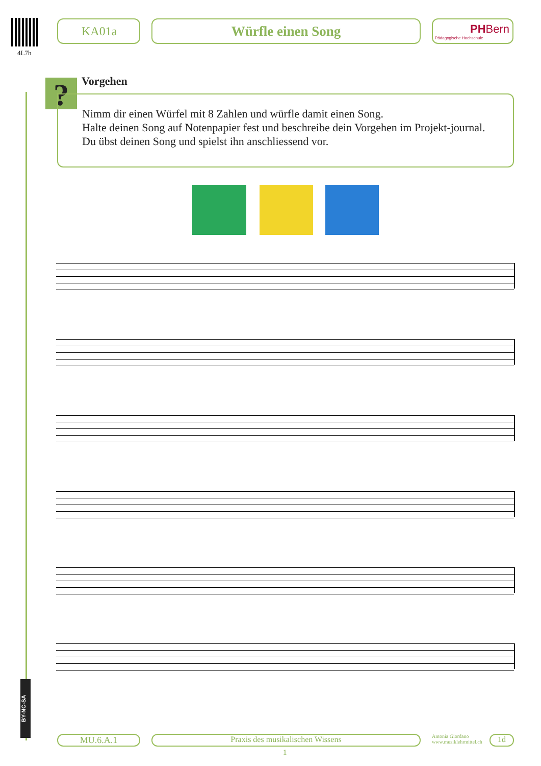4L7h
KA01a Würfle einen Song
PH Bern
Pädagogische Hochschule
? Vorgehen
Nimm dir einen Würfel mit 8 Zahlen und würfle damit einen Song.
Halte deinen Song auf Notenpapier fest und beschreibe dein Vorgehen im Projekt-journal.
Du übst deinen Song und spielst ihn anschliessend vor.
BY-NC-SA
MU.6.A.1 Praxis des musikalischen Wissens
Antonia Giordano
www.musiklehrmittel.ch
1d
1